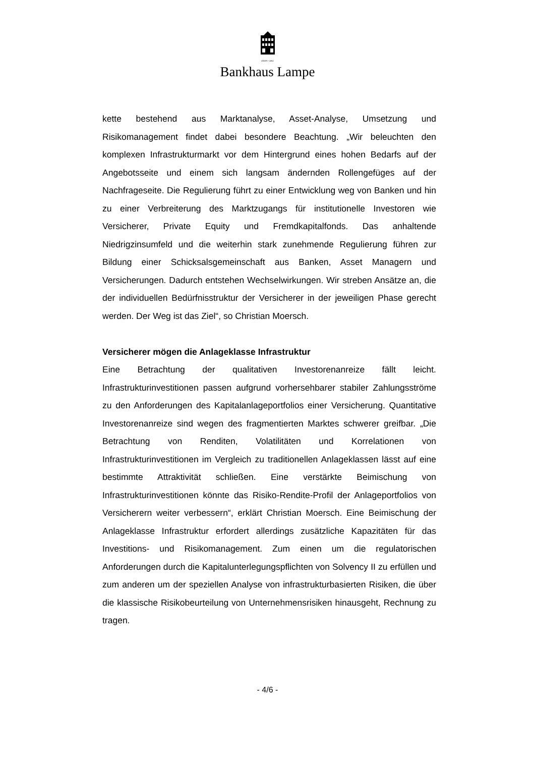GEGR • 1852
Bankhaus Lampe
kette bestehend aus Marktanalyse, Asset-Analyse, Umsetzung und Risikomanagement findet dabei besondere Beachtung. „Wir beleuchten den komplexen Infrastrukturmarkt vor dem Hintergrund eines hohen Bedarfs auf der Angebotsseite und einem sich langsam ändernden Rollengefüges auf der Nachfrageseite. Die Regulierung führt zu einer Entwicklung weg von Banken und hin zu einer Verbreiterung des Marktzugangs für institutionelle Investoren wie Versicherer, Private Equity und Fremdkapitalfonds. Das anhaltende Niedrigzinsumfeld und die weiterhin stark zunehmende Regulierung führen zur Bildung einer Schicksalsgemeinschaft aus Banken, Asset Managern und Versicherungen. Dadurch entstehen Wechselwirkungen. Wir streben Ansätze an, die der individuellen Bedürfnisstruktur der Versicherer in der jeweiligen Phase gerecht werden. Der Weg ist das Ziel“, so Christian Moersch.
Versicherer mögen die Anlageklasse Infrastruktur
Eine Betrachtung der qualitativen Investorenanreize fällt leicht. Infrastrukturinvestitionen passen aufgrund vorhersehbarer stabiler Zahlungsströme zu den Anforderungen des Kapitalanlageportfolios einer Versicherung. Quantitative Investorenanreize sind wegen des fragmentierten Marktes schwerer greifbar. „Die Betrachtung von Renditen, Volatilitäten und Korrelationen von Infrastrukturinvestitionen im Vergleich zu traditionellen Anlageklassen lässt auf eine bestimmte Attraktivität schließen. Eine verstärkte Beimischung von Infrastrukturinvestitionen könnte das Risiko-Rendite-Profil der Anlageportfolios von Versicherern weiter verbessern“, erklärt Christian Moersch. Eine Beimischung der Anlageklasse Infrastruktur erfordert allerdings zusätzliche Kapazitäten für das Investitions- und Risikomanagement. Zum einen um die regulatorischen Anforderungen durch die Kapitalunterlegungspflichten von Solvency II zu erfüllen und zum anderen um der speziellen Analyse von infrastrukturbasierten Risiken, die über die klassische Risikobeurteilung von Unternehmensrisiken hinausgeht, Rechnung zu tragen.
- 4/6 -